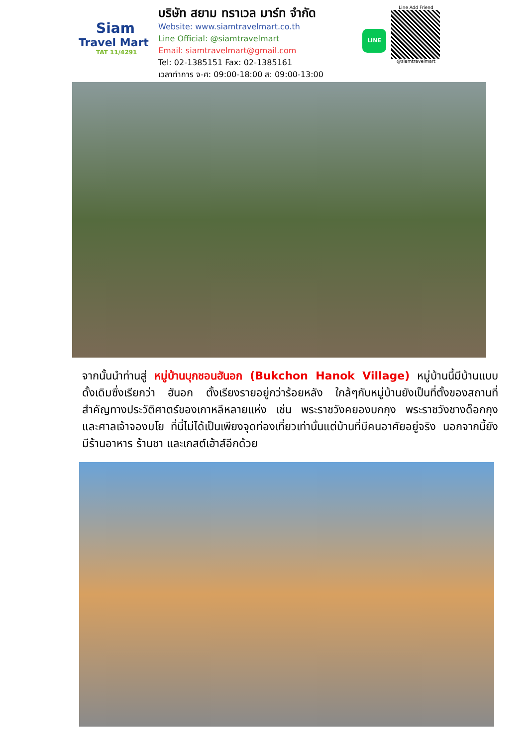Siam
Travel Mart
TAT 11/4291
บริษัท สยาม ทราเวล มาร์ท จำกัด
Website: www.siamtravelmart.co.th
Line Official: @siamtravelmart
Email: siamtravelmart@gmail.com
Tel: 02-1385151 Fax: 02-1385161
เวลาทำการ จ-ศ: 09:00-18:00 ส: 09:00-13:00
LINE
Line Add Friend
@siamtravelmart
จากนั้นนำท่านสู่ หมู่บ้านบุกชอนฮันอก (Bukchon Hanok Village) หมู่บ้านนี้มีบ้านแบบดั้งเดิมซึ่งเรียกว่า ฮันอก ตั้งเรียงรายอยู่กว่าร้อยหลัง ใกล้ๆกับหมู่บ้านยังเป็นที่ตั้งของสถานที่สำคัญทางประวัติศาตร์ของเกาหลีหลายแห่ง เช่น พระราชวังคยองบกกุง พระราชวังชางด็อกกุง และศาลเจ้าจองมโย ที่นี่ไม่ได้เป็นเพียงจุดท่องเที่ยวเท่านั้นแต่บ้านที่มีคนอาศัยอยู่จริง นอกจากนี้ยังมีร้านอาหาร ร้านชา และเกสต์เฮ้าส์อีกด้วย